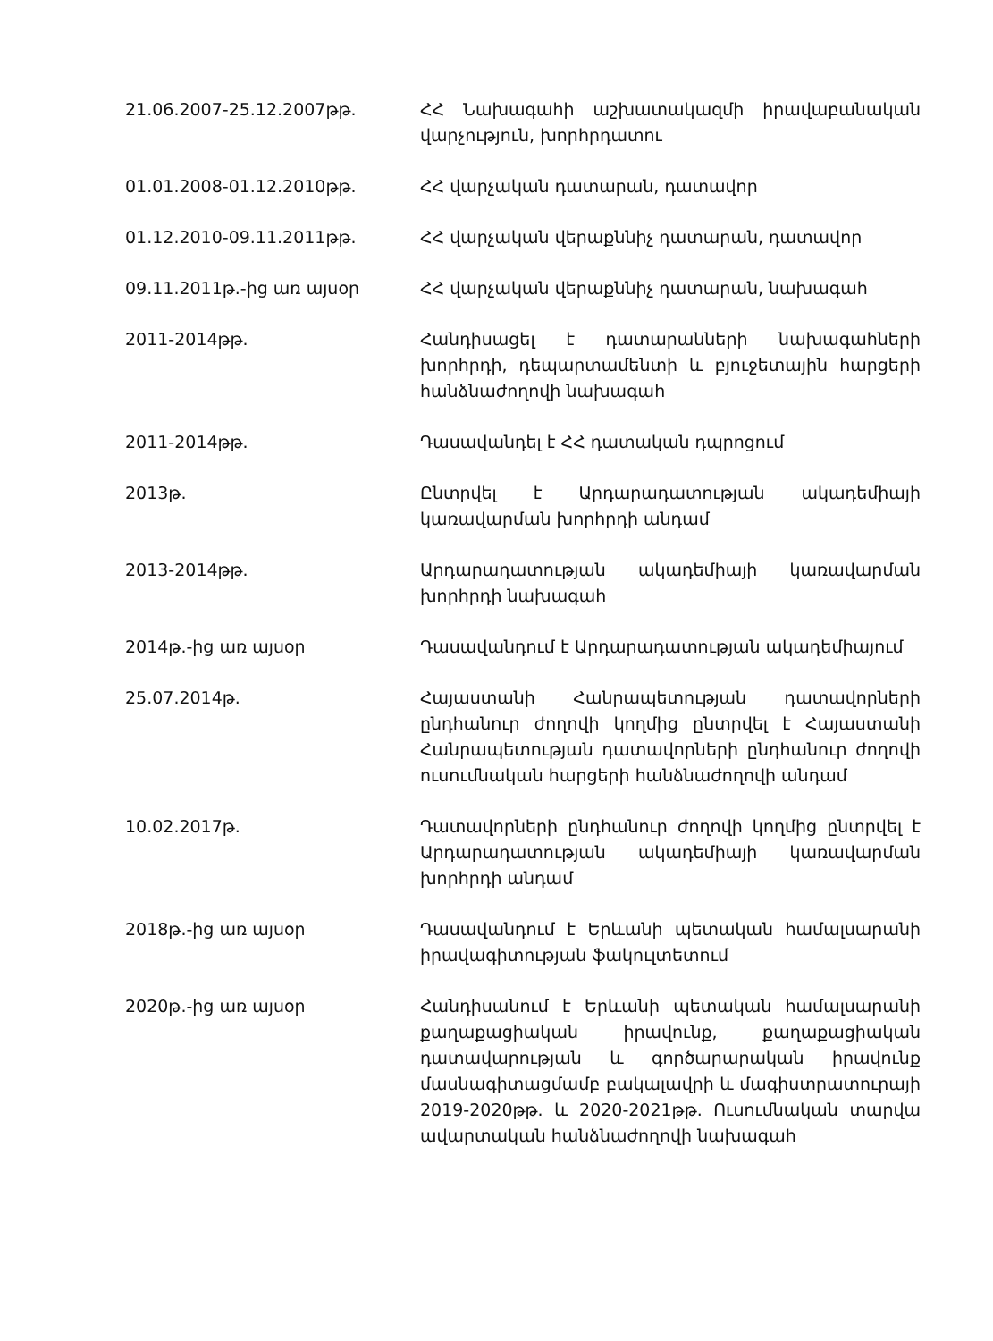21.06.2007-25.12.2007թթ. ՀՀ Նախագահի աշխատակազմի իրավաբանական վարչություն, խորհրդատու
01.01.2008-01.12.2010թթ. ՀՀ վարչական դատարան, դատավոր
01.12.2010-09.11.2011թթ. ՀՀ վարչական վերաքննիչ դատարան, դատավոր
09.11.2011թ.-ից առ այսօր ՀՀ վարչական վերաքննիչ դատարան, նախագահ
2011-2014թթ. Հանդիսացել է դատարանների նախագահների խորհրդի, դեպարտամենտի և բյուջետային հարցերի հանձնաժողովի նախագահ
2011-2014թթ. Դասավանդել է ՀՀ դատական դպրոցում
2013թ. Ընտրվել է Արդարադատության ակադեմիայի կառավարման խորհրդի անդամ
2013-2014թթ. Արդարադատության ակադեմիայի կառավարման խորհրդի նախագահ
2014թ.-ից առ այսօր Դասավանդում է Արդարադատության ակադեմիայում
25.07.2014թ. Հայաստանի Հանրապետության դատավորների ընդհանուր ժողովի կողմից ընտրվել է Հայաստանի Հանրապետության դատավորների ընդհանուր ժողովի ուսումնական հարցերի հանձնաժողովի անդամ
10.02.2017թ. Դատավորների ընդհանուր ժողովի կողմից ընտրվել է Արդարադատության ակադեմիայի կառավարման խորհրդի անդամ
2018թ.-ից առ այսօր Դասավանդում է Երևանի պետական համալսարանի իրավագիտության ֆակուլտետում
2020թ.-ից առ այսօր Հանդիսանում է Երևանի պետական համալսարանի քաղաքացիական իրավունք, քաղաքացիական դատավարության և գործարարական իրավունք մասնագիտացմամբ բակալավրի և մագիստրատուրայի 2019-2020թթ. և 2020-2021թթ. Ուսումնական տարվա ավարտական հանձնաժողովի նախագահ